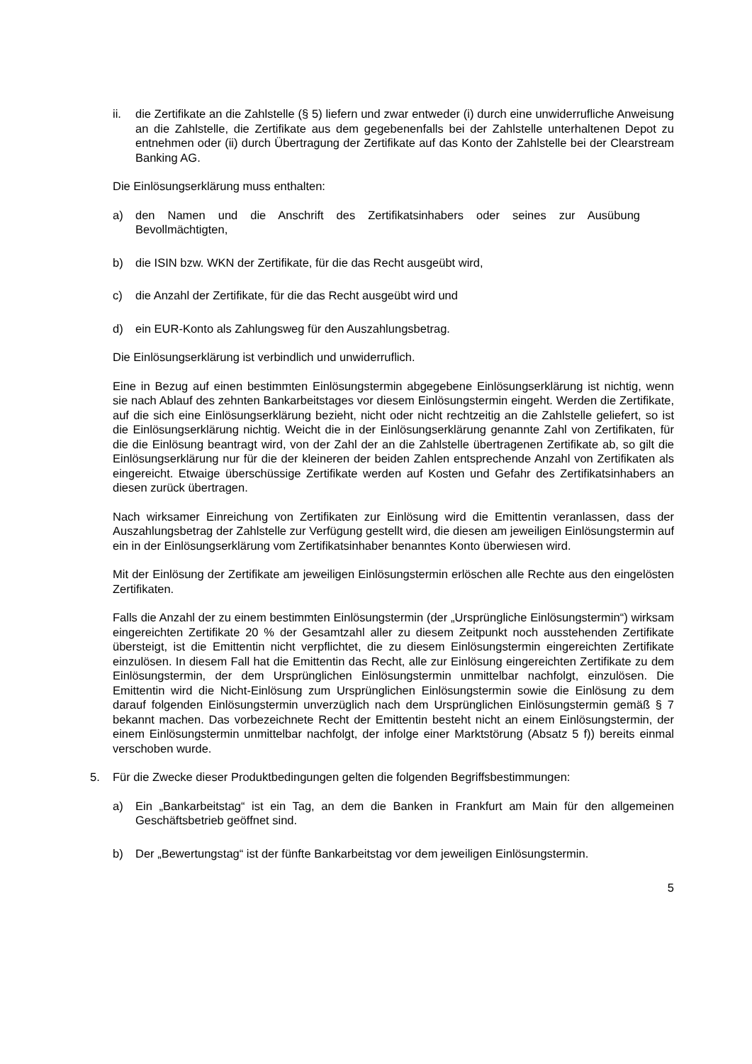ii. die Zertifikate an die Zahlstelle (§ 5) liefern und zwar entweder (i) durch eine unwiderrufliche Anweisung an die Zahlstelle, die Zertifikate aus dem gegebenenfalls bei der Zahlstelle unterhaltenen Depot zu entnehmen oder (ii) durch Übertragung der Zertifikate auf das Konto der Zahlstelle bei der Clearstream Banking AG.
Die Einlösungserklärung muss enthalten:
a) den Namen und die Anschrift des Zertifikatsinhabers oder seines zur Ausübung Bevollmächtigten,
b) die ISIN bzw. WKN der Zertifikate, für die das Recht ausgeübt wird,
c) die Anzahl der Zertifikate, für die das Recht ausgeübt wird und
d) ein EUR-Konto als Zahlungsweg für den Auszahlungsbetrag.
Die Einlösungserklärung ist verbindlich und unwiderruflich.
Eine in Bezug auf einen bestimmten Einlösungstermin abgegebene Einlösungserklärung ist nichtig, wenn sie nach Ablauf des zehnten Bankarbeitstages vor diesem Einlösungstermin eingeht. Werden die Zertifikate, auf die sich eine Einlösungserklärung bezieht, nicht oder nicht rechtzeitig an die Zahlstelle geliefert, so ist die Einlösungserklärung nichtig. Weicht die in der Einlösungserklärung genannte Zahl von Zertifikaten, für die die Einlösung beantragt wird, von der Zahl der an die Zahlstelle übertragenen Zertifikate ab, so gilt die Einlösungserklärung nur für die der kleineren der beiden Zahlen entsprechende Anzahl von Zertifikaten als eingereicht. Etwaige überschüssige Zertifikate werden auf Kosten und Gefahr des Zertifikatsinhabers an diesen zurück übertragen.
Nach wirksamer Einreichung von Zertifikaten zur Einlösung wird die Emittentin veranlassen, dass der Auszahlungsbetrag der Zahlstelle zur Verfügung gestellt wird, die diesen am jeweiligen Einlösungstermin auf ein in der Einlösungserklärung vom Zertifikatsinhaber benanntes Konto überwiesen wird.
Mit der Einlösung der Zertifikate am jeweiligen Einlösungstermin erlöschen alle Rechte aus den eingelösten Zertifikaten.
Falls die Anzahl der zu einem bestimmten Einlösungstermin (der „Ursprüngliche Einlösungstermin“) wirksam eingereichten Zertifikate 20 % der Gesamtzahl aller zu diesem Zeitpunkt noch ausstehenden Zertifikate übersteigt, ist die Emittentin nicht verpflichtet, die zu diesem Einlösungstermin eingereichten Zertifikate einzulösen. In diesem Fall hat die Emittentin das Recht, alle zur Einlösung eingereichten Zertifikate zu dem Einlösungstermin, der dem Ursprünglichen Einlösungstermin unmittelbar nachfolgt, einzulösen. Die Emittentin wird die Nicht-Einlösung zum Ursprünglichen Einlösungstermin sowie die Einlösung zu dem darauf folgenden Einlösungstermin unverzüglich nach dem Ursprünglichen Einlösungstermin gemäß § 7 bekannt machen. Das vorbezeichnete Recht der Emittentin besteht nicht an einem Einlösungstermin, der einem Einlösungstermin unmittelbar nachfolgt, der infolge einer Marktstörung (Absatz 5 f)) bereits einmal verschoben wurde.
5. Für die Zwecke dieser Produktbedingungen gelten die folgenden Begriffsbestimmungen:
a) Ein „Bankarbeitstag“ ist ein Tag, an dem die Banken in Frankfurt am Main für den allgemeinen Geschäftsbetrieb geöffnet sind.
b) Der „Bewertungstag“ ist der fünfte Bankarbeitstag vor dem jeweiligen Einlösungstermin.
5